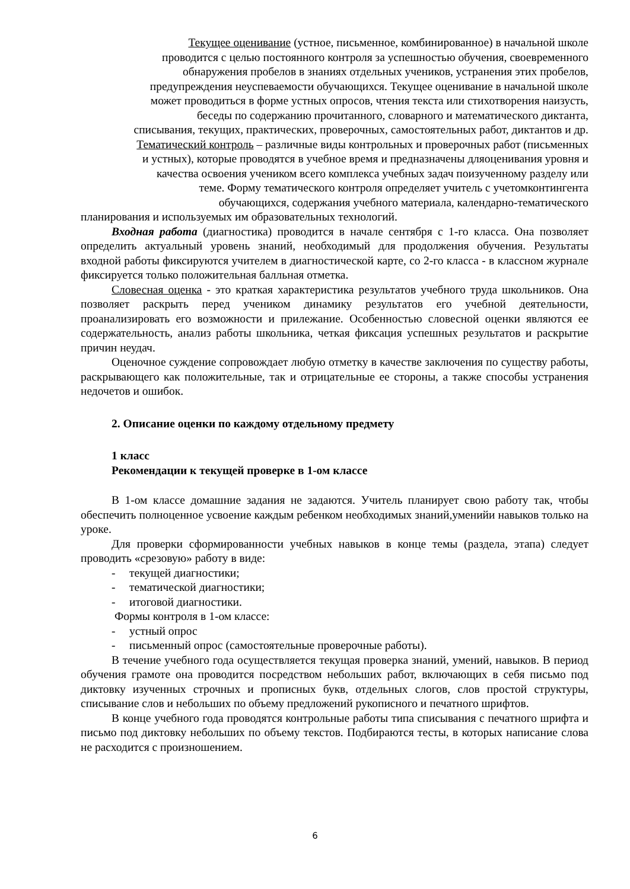Текущее оценивание (устное, письменное, комбинированное) в начальной школе
проводится с целью постоянного контроля за успешностью обучения, своевременного
обнаружения пробелов в знаниях отдельных учеников, устранения этих пробелов,
предупреждения неуспеваемости обучающихся. Текущее оценивание в начальной школе
может проводиться в форме устных опросов, чтения текста или стихотворения наизусть,
беседы по содержанию прочитанного, словарного и математического диктанта,
списывания, текущих, практических, проверочных, самостоятельных работ, диктантов и др.
Тематический контроль – различные виды контрольных и проверочных работ (письменных
и устных), которые проводятся в учебное время и предназначены дляоценивания уровня и
качества освоения учеником всего комплекса учебных задач поизученному разделу или
теме. Форму тематического контроля определяет учитель с учетомконтингента
обучающихся, содержания учебного материала, календарно-тематического
планирования и используемых им образовательных технологий.
Входная работа (диагностика) проводится в начале сентября с 1-го класса. Она позволяет определить актуальный уровень знаний, необходимый для продолжения обучения. Результаты входной работы фиксируются учителем в диагностической карте, со 2-го класса - в классном журнале фиксируется только положительная балльная отметка.
Словесная оценка - это краткая характеристика результатов учебного труда школьников. Она позволяет раскрыть перед учеником динамику результатов его учебной деятельности, проанализировать его возможности и прилежание. Особенностью словесной оценки являются ее содержательность, анализ работы школьника, четкая фиксация успешных результатов и раскрытие причин неудач.
Оценочное суждение сопровождает любую отметку в качестве заключения по существу работы, раскрывающего как положительные, так и отрицательные ее стороны, а также способы устранения недочетов и ошибок.
2. Описание оценки по каждому отдельному предмету
1 класс
Рекомендации к текущей проверке в 1-ом классе
В 1-ом классе домашние задания не задаются. Учитель планирует свою работу так, чтобы обеспечить полноценное усвоение каждым ребенком необходимых знаний,уменийи навыков только на уроке.
Для проверки сформированности учебных навыков в конце темы (раздела, этапа) следует проводить «срезовую» работу в виде:
- текущей диагностики;
- тематической диагностики;
- итоговой диагностики.
Формы контроля в 1-ом классе:
- устный опрос
- письменный опрос (самостоятельные проверочные работы).
В течение учебного года осуществляется текущая проверка знаний, умений, навыков. В период обучения грамоте она проводится посредством небольших работ, включающих в себя письмо под диктовку изученных строчных и прописных букв, отдельных слогов, слов простой структуры, списывание слов и небольших по объему предложений рукописного и печатного шрифтов.
В конце учебного года проводятся контрольные работы типа списывания с печатного шрифта и письмо под диктовку небольших по объему текстов. Подбираются тесты, в которых написание слова не расходится с произношением.
6